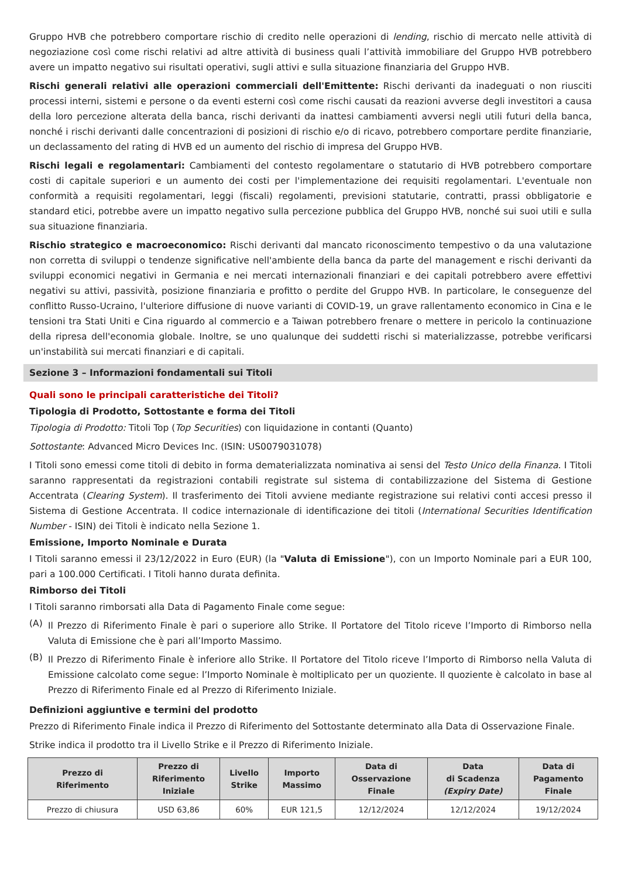Gruppo HVB che potrebbero comportare rischio di credito nelle operazioni di lending, rischio di mercato nelle attività di negoziazione così come rischi relativi ad altre attività di business quali l’attività immobiliare del Gruppo HVB potrebbero avere un impatto negativo sui risultati operativi, sugli attivi e sulla situazione finanziaria del Gruppo HVB.
Rischi generali relativi alle operazioni commerciali dell'Emittente: Rischi derivanti da inadeguati o non riusciti processi interni, sistemi e persone o da eventi esterni così come rischi causati da reazioni avverse degli investitori a causa della loro percezione alterata della banca, rischi derivanti da inattesi cambiamenti avversi negli utili futuri della banca, nonché i rischi derivanti dalle concentrazioni di posizioni di rischio e/o di ricavo, potrebbero comportare perdite finanziarie, un declassamento del rating di HVB ed un aumento del rischio di impresa del Gruppo HVB.
Rischi legali e regolamentari: Cambiamenti del contesto regolamentare o statutario di HVB potrebbero comportare costi di capitale superiori e un aumento dei costi per l'implementazione dei requisiti regolamentari. L'eventuale non conformità a requisiti regolamentari, leggi (fiscali) regolamenti, previsioni statutarie, contratti, prassi obbligatorie e standard etici, potrebbe avere un impatto negativo sulla percezione pubblica del Gruppo HVB, nonché sui suoi utili e sulla sua situazione finanziaria.
Rischio strategico e macroeconomico: Rischi derivanti dal mancato riconoscimento tempestivo o da una valutazione non corretta di sviluppi o tendenze significative nell'ambiente della banca da parte del management e rischi derivanti da sviluppi economici negativi in Germania e nei mercati internazionali finanziari e dei capitali potrebbero avere effettivi negativi su attivi, passività, posizione finanziaria e profitto o perdite del Gruppo HVB. In particolare, le conseguenze del conflitto Russo-Ucraino, l'ulteriore diffusione di nuove varianti di COVID-19, un grave rallentamento economico in Cina e le tensioni tra Stati Uniti e Cina riguardo al commercio e a Taiwan potrebbero frenare o mettere in pericolo la continuazione della ripresa dell'economia globale. Inoltre, se uno qualunque dei suddetti rischi si materializzasse, potrebbe verificarsi un'instabilità sui mercati finanziari e di capitali.
Sezione 3 – Informazioni fondamentali sui Titoli
Quali sono le principali caratteristiche dei Titoli?
Tipologia di Prodotto, Sottostante e forma dei Titoli
Tipologia di Prodotto: Titoli Top (Top Securities) con liquidazione in contanti (Quanto)
Sottostante: Advanced Micro Devices Inc. (ISIN: US0079031078)
I Titoli sono emessi come titoli di debito in forma dematerializzata nominativa ai sensi del Testo Unico della Finanza. I Titoli saranno rappresentati da registrazioni contabili registrate sul sistema di contabilizzazione del Sistema di Gestione Accentrata (Clearing System). Il trasferimento dei Titoli avviene mediante registrazione sui relativi conti accesi presso il Sistema di Gestione Accentrata. Il codice internazionale di identificazione dei titoli (International Securities Identification Number - ISIN) dei Titoli è indicato nella Sezione 1.
Emissione, Importo Nominale e Durata
I Titoli saranno emessi il 23/12/2022 in Euro (EUR) (la "Valuta di Emissione"), con un Importo Nominale pari a EUR 100, pari a 100.000 Certificati. I Titoli hanno durata definita.
Rimborso dei Titoli
I Titoli saranno rimborsati alla Data di Pagamento Finale come segue:
(A)
Il Prezzo di Riferimento Finale è pari o superiore allo Strike. Il Portatore del Titolo riceve l’Importo di Rimborso nella Valuta di Emissione che è pari all’Importo Massimo.
(B)
Il Prezzo di Riferimento Finale è inferiore allo Strike. Il Portatore del Titolo riceve l’Importo di Rimborso nella Valuta di Emissione calcolato come segue: l’Importo Nominale è moltiplicato per un quoziente. Il quoziente è calcolato in base al Prezzo di Riferimento Finale ed al Prezzo di Riferimento Iniziale.
Definizioni aggiuntive e termini del prodotto
Prezzo di Riferimento Finale indica il Prezzo di Riferimento del Sottostante determinato alla Data di Osservazione Finale.
Strike indica il prodotto tra il Livello Strike e il Prezzo di Riferimento Iniziale.
| Prezzo di Riferimento | Prezzo di Riferimento Iniziale | Livello Strike | Importo Massimo | Data di Osservazione Finale | Data di Scadenza (Expiry Date) | Data di Pagamento Finale |
| --- | --- | --- | --- | --- | --- | --- |
| Prezzo di chiusura | USD 63,86 | 60% | EUR 121,5 | 12/12/2024 | 12/12/2024 | 19/12/2024 |